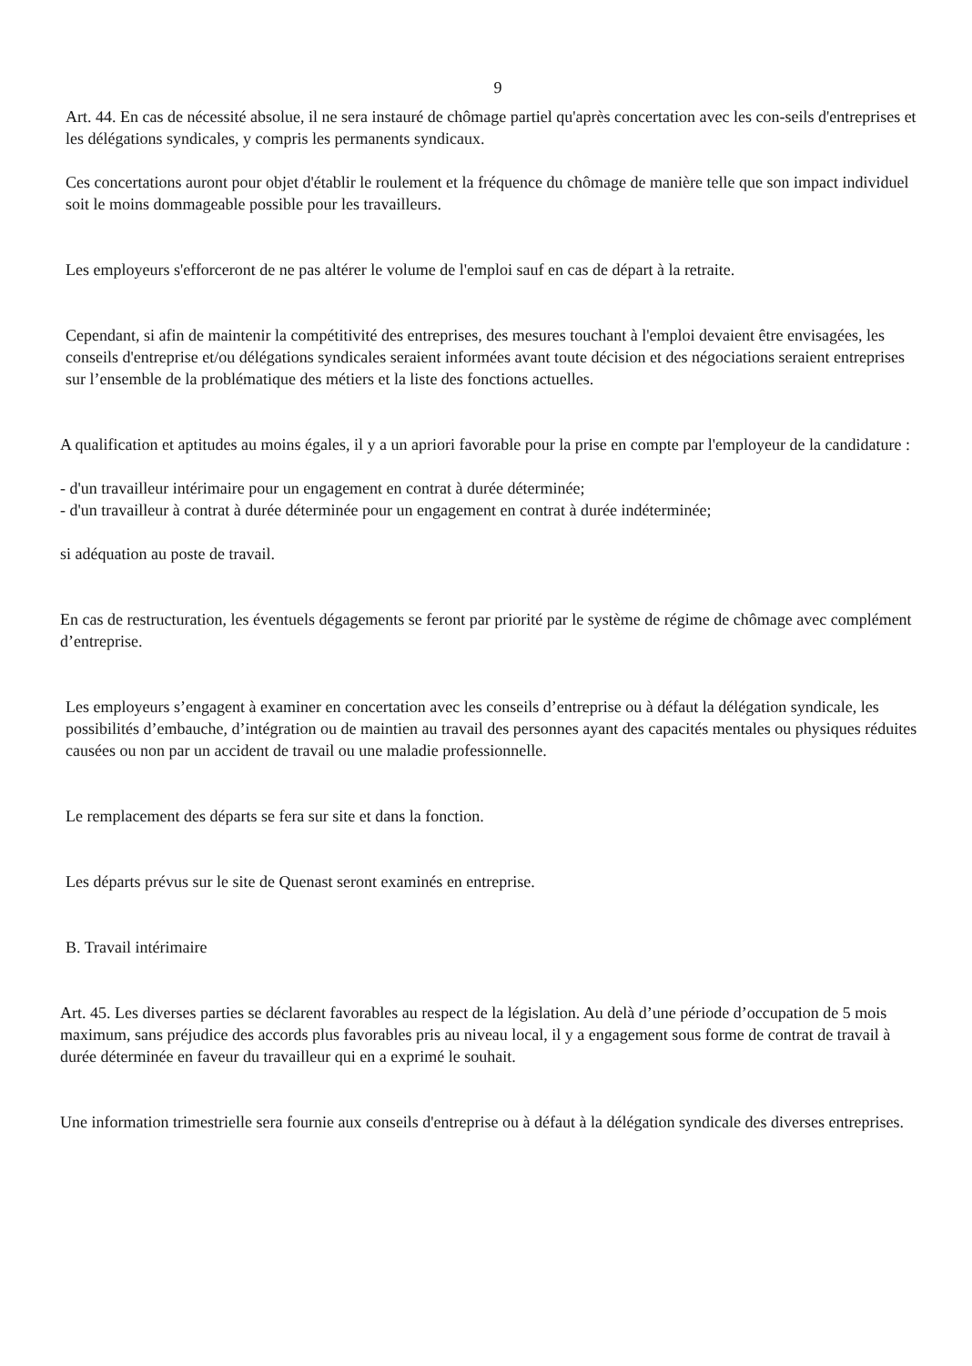9
Art. 44. En cas de nécessité absolue, il ne sera instauré de chômage partiel qu'après concertation avec les con-seils d'entreprises et les délégations syndicales, y compris les permanents syndicaux.
Ces concertations auront pour objet d'établir le roulement et la fréquence du chômage de manière telle que son impact individuel soit le moins dommageable possible pour les travailleurs.
Les employeurs s'efforceront de ne pas altérer le volume de l'emploi sauf en cas de départ à la retraite.
Cependant, si afin de maintenir la compétitivité des entreprises, des mesures touchant à l'emploi devaient être envisagées, les conseils d'entreprise et/ou délégations syndicales seraient informées avant toute décision et des négociations seraient entreprises sur l’ensemble de la problématique des métiers et la liste des fonctions actuelles.
A qualification et aptitudes au moins égales, il y a un apriori favorable pour la prise en compte par l'employeur de la candidature :
- d'un travailleur intérimaire pour un engagement en contrat à durée déterminée;
- d'un travailleur à contrat à durée déterminée pour un engagement en contrat à durée indéterminée;
si adéquation au poste de travail.
En cas de restructuration, les éventuels dégagements se feront par priorité par le système de régime de chômage avec complément d’entreprise.
Les employeurs s’engagent à examiner en concertation avec les conseils d’entreprise ou à défaut la délégation syndicale, les possibilités d’embauche, d’intégration ou de maintien au travail des personnes ayant des capacités mentales ou physiques réduites causées ou non par un accident de travail ou une maladie professionnelle.
Le remplacement des départs se fera sur site et dans la fonction.
Les départs prévus sur le site de Quenast seront examinés en entreprise.
B. Travail intérimaire
Art. 45. Les diverses parties se déclarent favorables au respect de la législation. Au delà d’une période d’occupation de 5 mois maximum, sans préjudice des accords plus favorables pris au niveau local, il y a engagement sous forme de contrat de travail à durée déterminée en faveur du travailleur qui en a exprimé le souhait.
Une information trimestrielle sera fournie aux conseils d'entreprise ou à défaut à la délégation syndicale des diverses entreprises.